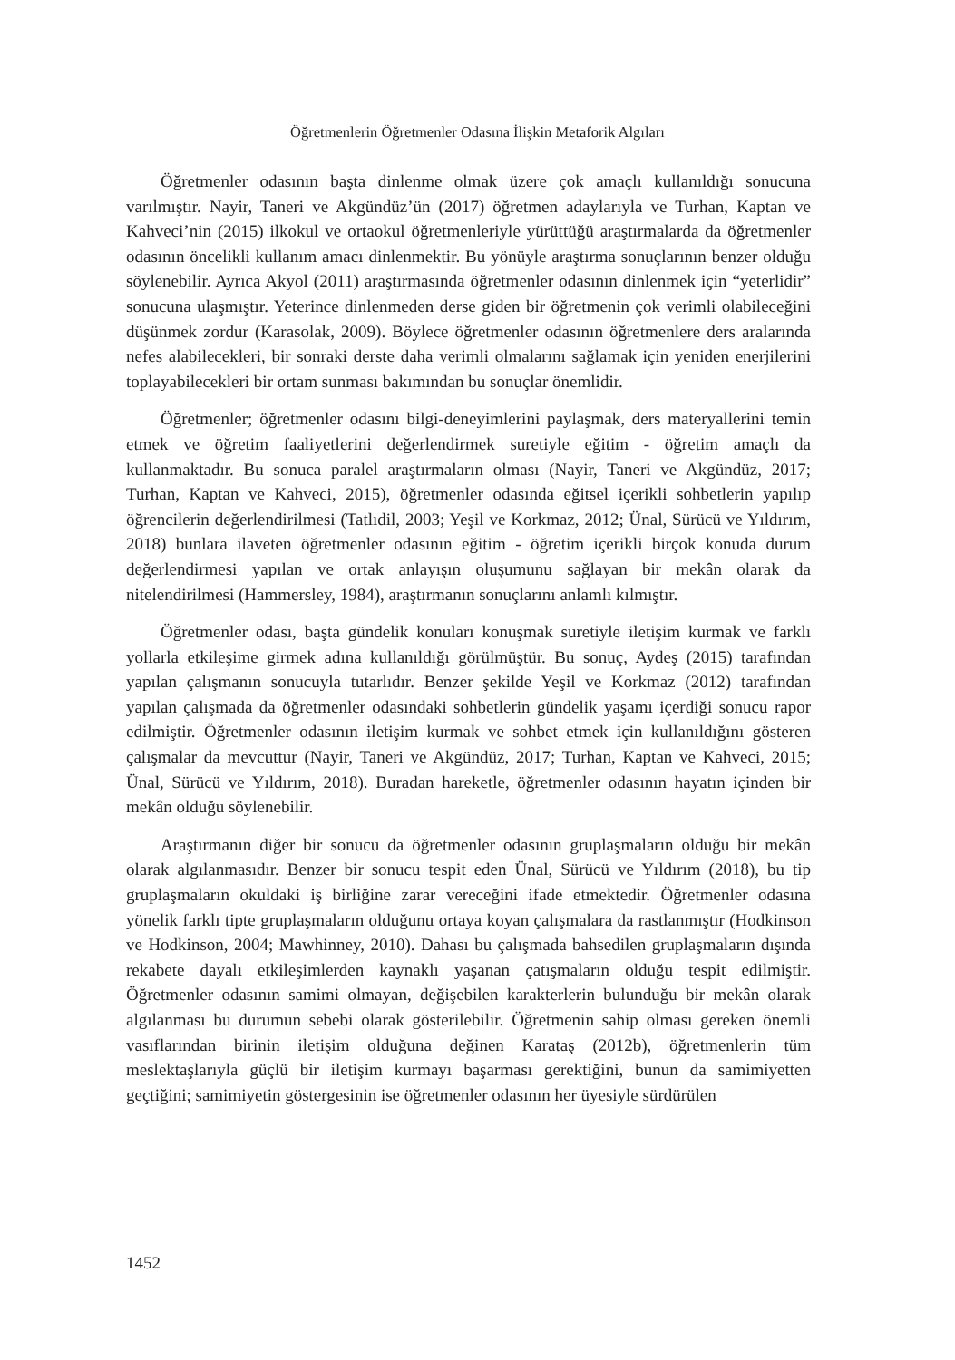Öğretmenlerin Öğretmenler Odasına İlişkin Metaforik Algıları
Öğretmenler odasının başta dinlenme olmak üzere çok amaçlı kullanıldığı sonucuna varılmıştır. Nayir, Taneri ve Akgündüz’ün (2017) öğretmen adaylarıyla ve Turhan, Kaptan ve Kahveci’nin (2015) ilkokul ve ortaokul öğretmenleriyle yürüttüğü araştırmalarda da öğretmenler odasının öncelikli kullanım amacı dinlenmektir. Bu yönüyle araştırma sonuçlarının benzer olduğu söylenebilir. Ayrıca Akyol (2011) araştırmasında öğretmenler odasının dinlenmek için “yeterlidir” sonucuna ulaşmıştır. Yeterince dinlenmeden derse giden bir öğretmenin çok verimli olabileceğini düşünmek zordur (Karasolak, 2009). Böylece öğretmenler odasının öğretmenlere ders aralarında nefes alabilecekleri, bir sonraki derste daha verimli olmalarını sağlamak için yeniden enerjilerini toplayabilecekleri bir ortam sunması bakımından bu sonuçlar önemlidir.
Öğretmenler; öğretmenler odasını bilgi-deneyimlerini paylaşmak, ders materyallerini temin etmek ve öğretim faaliyetlerini değerlendirmek suretiyle eğitim - öğretim amaçlı da kullanmaktadır. Bu sonuca paralel araştırmaların olması (Nayir, Taneri ve Akgündüz, 2017; Turhan, Kaptan ve Kahveci, 2015), öğretmenler odasında eğitsel içerikli sohbetlerin yapılıp öğrencilerin değerlendirilmesi (Tatlıdil, 2003; Yeşil ve Korkmaz, 2012; Ünal, Sürücü ve Yıldırım, 2018) bunlara ilaveten öğretmenler odasının eğitim - öğretim içerikli birçok konuda durum değerlendirmesi yapılan ve ortak anlayışın oluşumunu sağlayan bir mekân olarak da nitelendirilmesi (Hammersley, 1984), araştırmanın sonuçlarını anlamlı kılmıştır.
Öğretmenler odası, başta gündelik konuları konuşmak suretiyle iletişim kurmak ve farklı yollarla etkileşime girmek adına kullanıldığı görülmüştür. Bu sonuç, Aydeş (2015) tarafından yapılan çalışmanın sonucuyla tutarlıdır. Benzer şekilde Yeşil ve Korkmaz (2012) tarafından yapılan çalışmada da öğretmenler odasındaki sohbetlerin gündelik yaşamı içerdiği sonucu rapor edilmiştir. Öğretmenler odasının iletişim kurmak ve sohbet etmek için kullanıldığını gösteren çalışmalar da mevcuttur (Nayir, Taneri ve Akgündüz, 2017; Turhan, Kaptan ve Kahveci, 2015; Ünal, Sürücü ve Yıldırım, 2018). Buradan hareketle, öğretmenler odasının hayatın içinden bir mekân olduğu söylenebilir.
Araştırmanın diğer bir sonucu da öğretmenler odasının gruplaşmaların olduğu bir mekân olarak algılanmasıdır. Benzer bir sonucu tespit eden Ünal, Sürücü ve Yıldırım (2018), bu tip gruplaşmaların okuldaki iş birliğine zarar vereceğini ifade etmektedir. Öğretmenler odasına yönelik farklı tipte gruplaşmaların olduğunu ortaya koyan çalışmalara da rastlanmıştır (Hodkinson ve Hodkinson, 2004; Mawhinney, 2010). Dahası bu çalışmada bahsedilen gruplaşmaların dışında rekabete dayalı etkileşimlerden kaynaklı yaşanan çatışmaların olduğu tespit edilmiştir. Öğretmenler odasının samimi olmayan, değişebilen karakterlerin bulunduğu bir mekân olarak algılanması bu durumun sebebi olarak gösterilebilir. Öğretmenin sahip olması gereken önemli vasıflarından birinin iletişim olduğuna değinen Karataş (2012b), öğretmenlerin tüm meslektaşlarıyla güçlü bir iletişim kurmayı başarması gerektiğini, bunun da samimiyetten geçtiğini; samimiyetin göstergesinin ise öğretmenler odasının her üyesiyle sürdürülen
1452